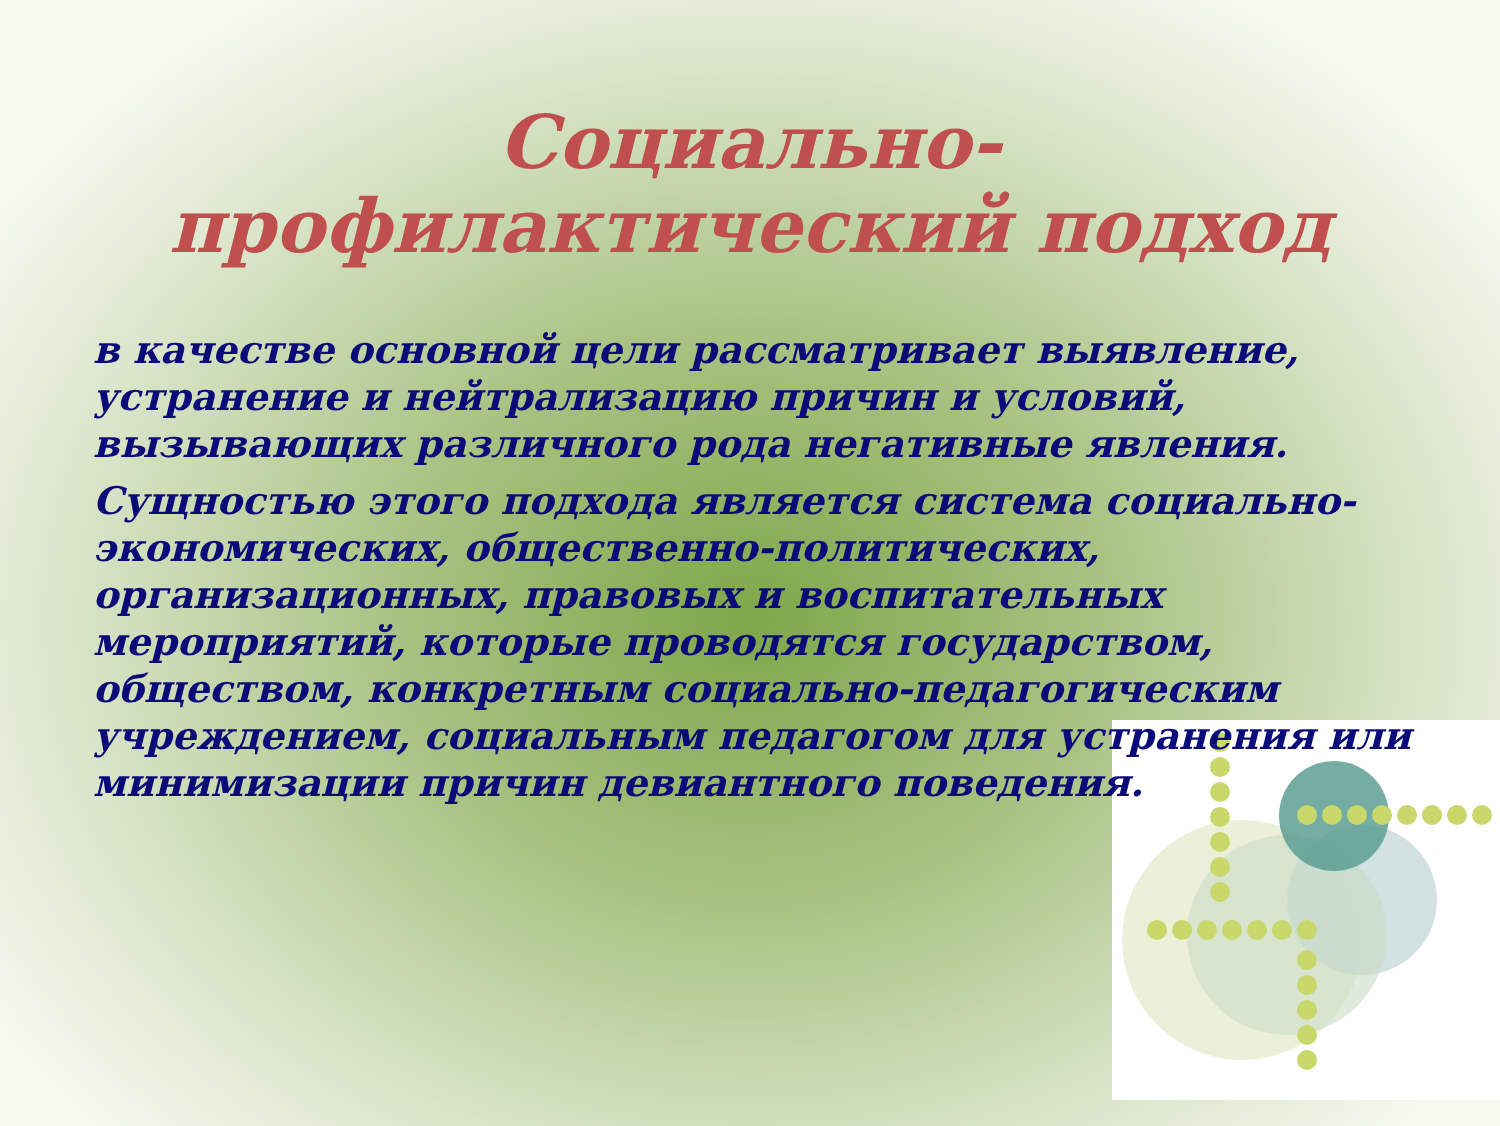Социально-
профилактический подход
в качестве основной цели рассматривает выявление, устранение и нейтрализацию причин и условий, вызывающих различного рода негативные явления.
Сущностью этого подхода является система социально-экономических, общественно-политических, организационных, правовых и воспитательных мероприятий, которые проводятся государством, обществом, конкретным социально-педагогическим учреждением, социальным педагогом для устранения или минимизации причин девиантного поведения.